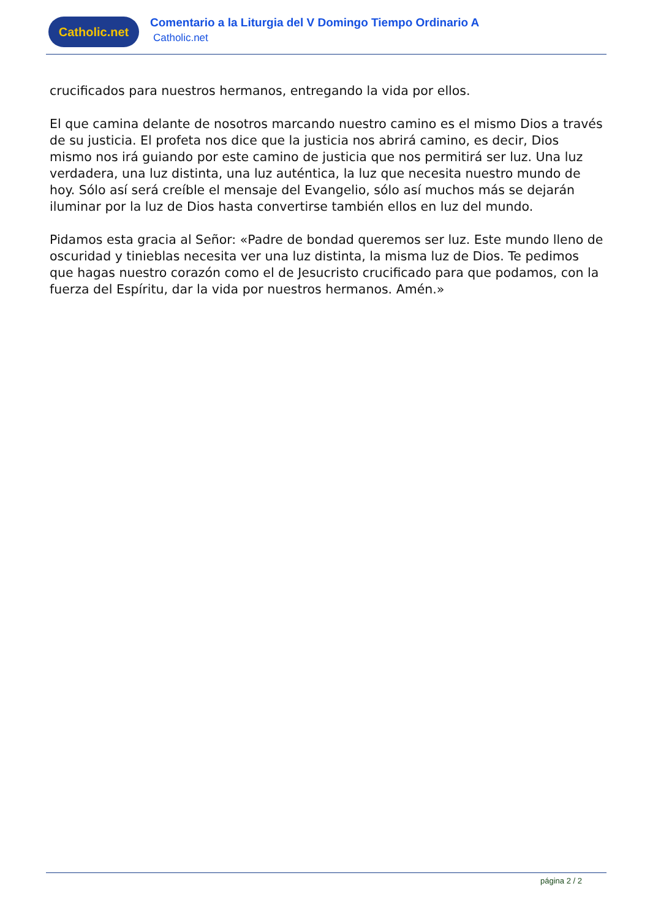Catholic.net
Comentario a la Liturgia del V Domingo Tiempo Ordinario A
Catholic.net
crucificados para nuestros hermanos, entregando la vida por ellos.
El que camina delante de nosotros marcando nuestro camino es el mismo Dios a través de su justicia. El profeta nos dice que la justicia nos abrirá camino, es decir, Dios mismo nos irá guiando por este camino de justicia que nos permitirá ser luz. Una luz verdadera, una luz distinta, una luz auténtica, la luz que necesita nuestro mundo de hoy. Sólo así será creíble el mensaje del Evangelio, sólo así muchos más se dejarán iluminar por la luz de Dios hasta convertirse también ellos en luz del mundo.
Pidamos esta gracia al Señor: «Padre de bondad queremos ser luz. Este mundo lleno de oscuridad y tinieblas necesita ver una luz distinta, la misma luz de Dios. Te pedimos que hagas nuestro corazón como el de Jesucristo crucificado para que podamos, con la fuerza del Espíritu, dar la vida por nuestros hermanos. Amén.»
página 2 / 2